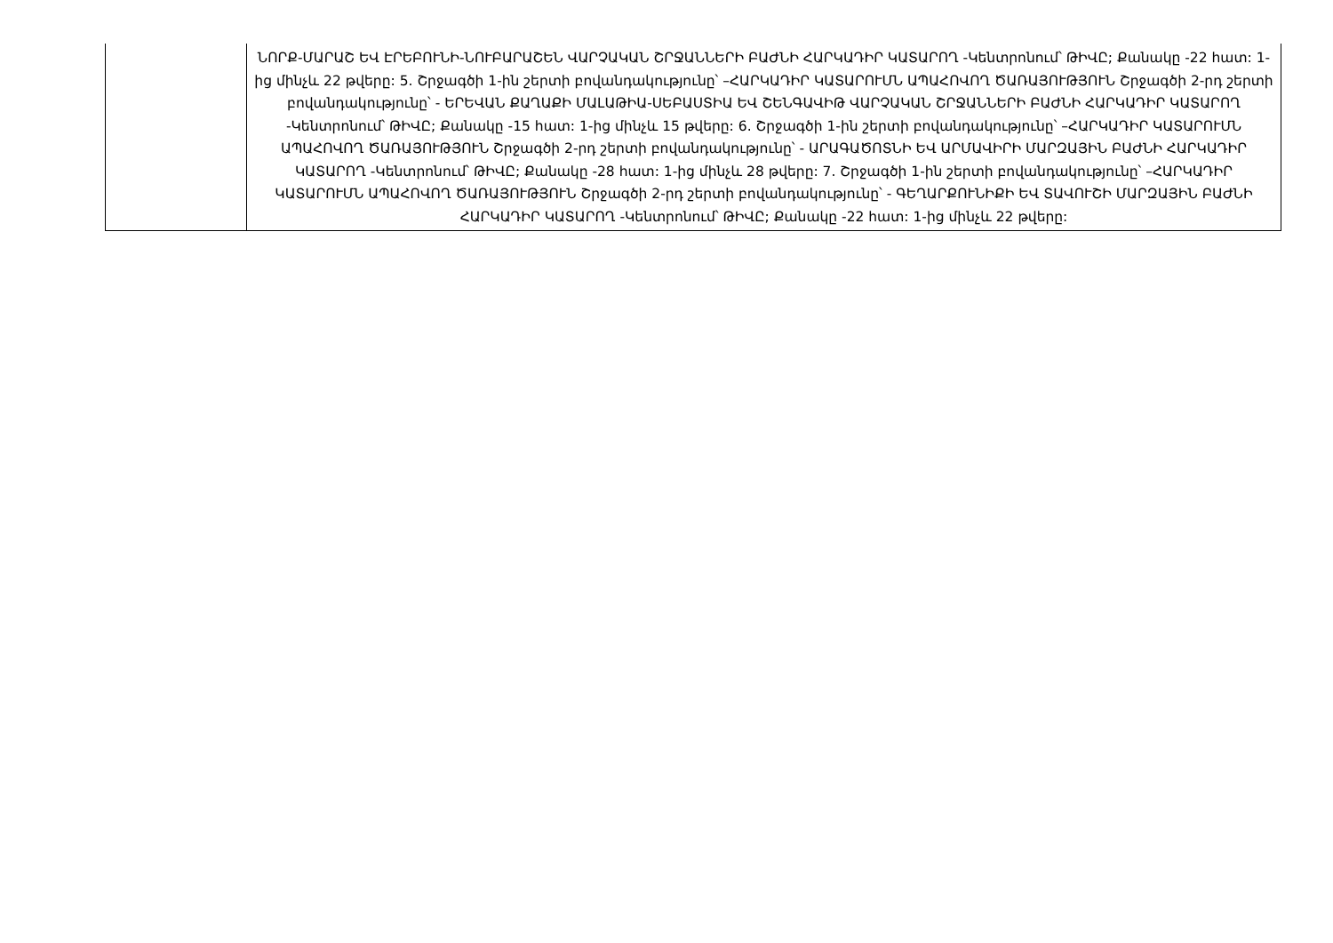| | ՆՈՐՔ-ՄԱՐԱՇ ԵՎ ԷՐԵԲՈՒՆԻ-ՆՈՒԲԱՐԱՇԵՆ ՎԱՐՉԱԿԱՆ ՇՐՋԱՆՆԵՐԻ ԲԱԺՆԻ ՀԱՐԿԱԴԻՐ ԿԱՏԱՐՈՂ -Կենտրոնում՝ ԹԻՎԸ; Քանակը -22 հատ: 1-ից մինչև 22 թվերը: 5. Շրջագծի 1-ին շերտի բովանդակությունը՝ –ՀԱՐԿԱԴԻՐ ԿԱՏԱՐՈՒՄՆ ԱՊԱՀՈՎՈՂ ԾԱՌԱՅՈՒԹՅՈՒՆ Շրջագծի 2-րդ շերտի բովանդակությունը՝ - ԵՐԵՎԱՆ ՔԱՂԱՔԻ ՄԱԼԱԹԻԱ-ՍԵԲԱՍՏԻԱ ԵՎ ՇԵՆԳԱՎԻԹ ՎԱՐՉԱԿԱՆ ՇՐՋԱՆՆԵՐԻ ԲԱԺՆԻ ՀԱՐԿԱԴԻՐ ԿԱՏԱՐՈՂ -Կենտրոնում՝ ԹԻՎԸ; Քանակը -15 հատ: 1-ից մինչև 15 թվերը: 6. Շրջագծի 1-ին շերտի բովանդակությունը՝ –ՀԱՐԿԱԴԻՐ ԿԱՏԱՐՈՒՄՆ ԱՊԱՀՈՎՈՂ ԾԱՌԱՅՈՒԹՅՈՒՆ Շրջագծի 2-րդ շերտի բովանդակությունը՝ - ԱՐԱԳԱԾՈՏՆԻ ԵՎ ԱՐՄԱՎԻՐԻ ՄԱՐԶԱՅԻՆ ԲԱԺՆԻ ՀԱՐԿԱԴԻՐ ԿԱՏԱՐՈՂ -Կենտրոնում՝ ԹԻՎԸ; Քանակը -28 հատ: 1-ից մինչև 28 թվերը: 7. Շրջագծի 1-ին շերտի բովանդակությունը՝ –ՀԱՐԿԱԴԻՐ ԿԱՏԱՐՈՒՄՆ ԱՊԱՀՈՎՈՂ ԾԱՌԱՅՈՒԹՅՈՒՆ Շրջագծի 2-րդ շերտի բովանդակությունը՝ - ԳԵՂԱՐՔՈՒՆԻՔԻ ԵՎ ՏԱՎՈՒՇԻ ՄԱՐԶԱՅԻՆ ԲԱԺՆԻ ՀԱՐԿԱԴԻՐ ԿԱՏԱՐՈՂ -Կենտրոնում՝ ԹԻՎԸ; Քանակը -22 հատ: 1-ից մինչև 22 թվերը: |